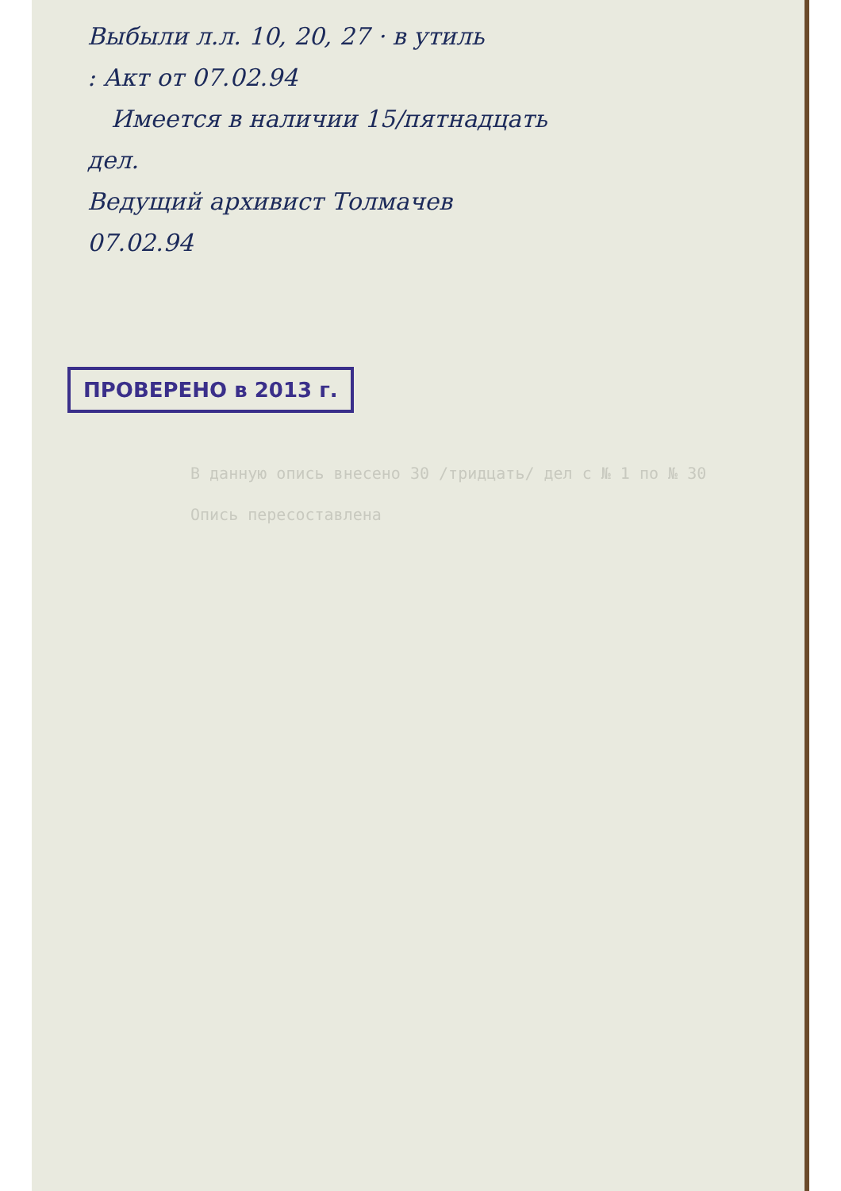Выбыли л.л. 10, 20, 27 · в утиль
: Акт от 07.02.94
Имеется в наличии 15/пятнадцать
дел.
Ведущий архивист Толмачев
07.02.94
ПРОВЕРЕНО в 2013 г.
В данную опись внесено 30 /тридцать/ дел с № 1 по № 30
Опись пересоставлена